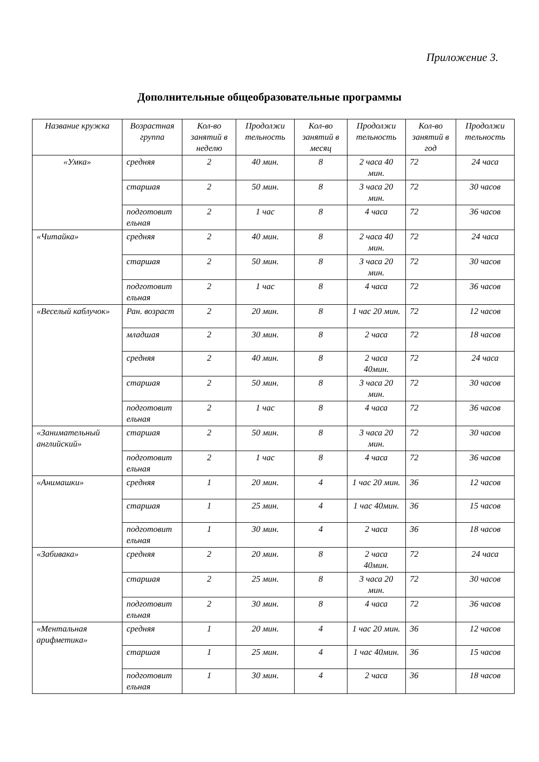Приложение 3.
Дополнительные общеобразовательные программы
| Название кружка | Возрастная группа | Кол-во занятий в неделю | Продолжи тельность | Кол-во занятий в месяц | Продолжи тельность | Кол-во занятий в год | Продолжи тельность |
| --- | --- | --- | --- | --- | --- | --- | --- |
| «Умка» | средняя | 2 | 40 мин. | 8 | 2 часа 40 мин. | 72 | 24 часа |
| | старшая | 2 | 50 мин. | 8 | 3 часа 20 мин. | 72 | 30 часов |
| | подготовит ельная | 2 | 1 час | 8 | 4 часа | 72 | 36 часов |
| «Читайка» | средняя | 2 | 40 мин. | 8 | 2 часа 40 мин. | 72 | 24 часа |
| | старшая | 2 | 50 мин. | 8 | 3 часа 20 мин. | 72 | 30 часов |
| | подготовит ельная | 2 | 1 час | 8 | 4 часа | 72 | 36 часов |
| «Веселый каблучок» | Ран. возраст | 2 | 20 мин. | 8 | 1 час 20 мин. | 72 | 12 часов |
| | младшая | 2 | 30 мин. | 8 | 2 часа | 72 | 18 часов |
| | средняя | 2 | 40 мин. | 8 | 2 часа 40мин. | 72 | 24 часа |
| | старшая | 2 | 50 мин. | 8 | 3 часа 20 мин. | 72 | 30 часов |
| | подготовит ельная | 2 | 1 час | 8 | 4 часа | 72 | 36 часов |
| «Занимательный английский» | старшая | 2 | 50 мин. | 8 | 3 часа 20 мин. | 72 | 30 часов |
| | подготовит ельная | 2 | 1 час | 8 | 4 часа | 72 | 36 часов |
| «Анимашки» | средняя | 1 | 20 мин. | 4 | 1 час 20 мин. | 36 | 12 часов |
| | старшая | 1 | 25 мин. | 4 | 1 час 40мин. | 36 | 15 часов |
| | подготовит ельная | 1 | 30 мин. | 4 | 2 часа | 36 | 18 часов |
| «Забивака» | средняя | 2 | 20 мин. | 8 | 2 часа 40мин. | 72 | 24 часа |
| | старшая | 2 | 25 мин. | 8 | 3 часа 20 мин. | 72 | 30 часов |
| | подготовит ельная | 2 | 30 мин. | 8 | 4 часа | 72 | 36 часов |
| «Ментальная арифметика» | средняя | 1 | 20 мин. | 4 | 1 час 20 мин. | 36 | 12 часов |
| | старшая | 1 | 25 мин. | 4 | 1 час 40мин. | 36 | 15 часов |
| | подготовит ельная | 1 | 30 мин. | 4 | 2 часа | 36 | 18 часов |